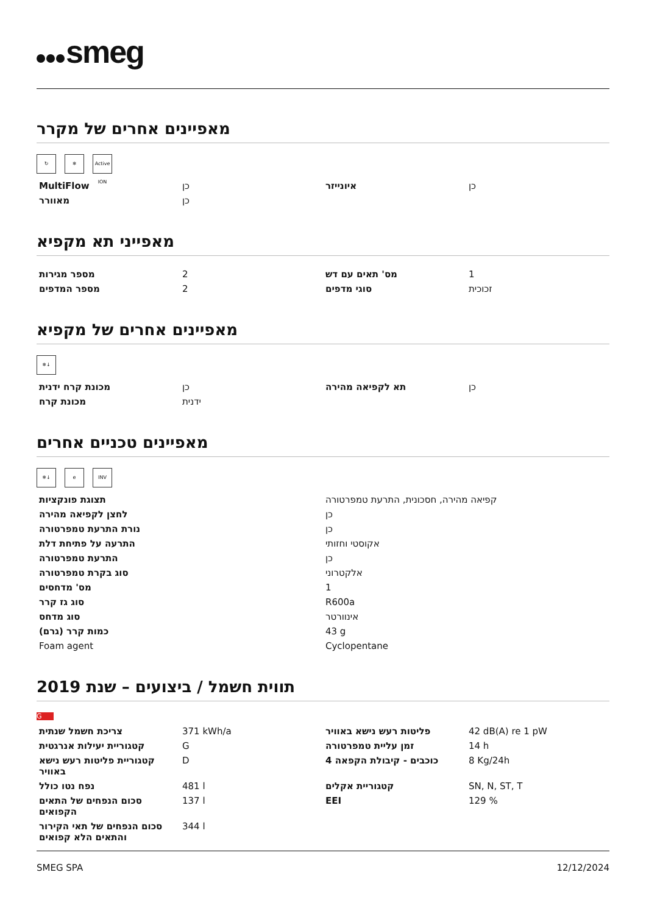smeg
מאפיינים אחרים של מקרר
↻ ❄ Active ION
| MultiFlow | כן | איונייזר | כן |
| מאוורר | כן | | |
מאפייני תא מקפיא
| מספר מגירות | 2 | מס' תאים עם דש | 1 |
| מספר המדפים | 2 | סוגי מדפים | זכוכית |
מאפיינים אחרים של מקפיא
❄↓
| מכונת קרח ידנית | כן | תא לקפיאה מהירה | כן |
| מכונת קרח | ידנית | | |
מאפיינים טכניים אחרים
❄↓ e INV
| תצוגת פונקציות | קפיאה מהירה, חסכונית, התרעת טמפרטורה |
| לחצן לקפיאה מהירה | כן |
| נורת התרעת טמפרטורה | כן |
| התרעה על פתיחת דלת | אקוסטי וחזותי |
| התרעת טמפרטורה | כן |
| סוג בקרת טמפרטורה | אלקטרוני |
| מס' מדחסים | 1 |
| סוג גז קרר | R600a |
| סוג מדחס | אינוורטר |
| כמות קרר (גרם) | 43 g |
| Foam agent | Cyclopentane |
תווית חשמל / ביצועים – שנת 2019
G
| צריכת חשמל שנתית | 371 kWh/a | פליטות רעש נישא באוויר | 42 dB(A) re 1 pW |
| קטגוריית יעילות אנרגטית | G | זמן עליית טמפרטורה | 14 h |
| קטגוריית פליטות רעש נישא באוויר | D | כוכבים - קיבולת הקפאה 4 | 8 Kg/24h |
| נפח נטו כולל | 481 l | קטגוריית אקלים | SN, N, ST, T |
| סכום הנפחים של התאים הקפואים | 137 l | EEI | 129 % |
| סכום הנפחים של תאי הקירור והתאים הלא קפואים | 344 l | | |
SMEG SPA 12/12/2024